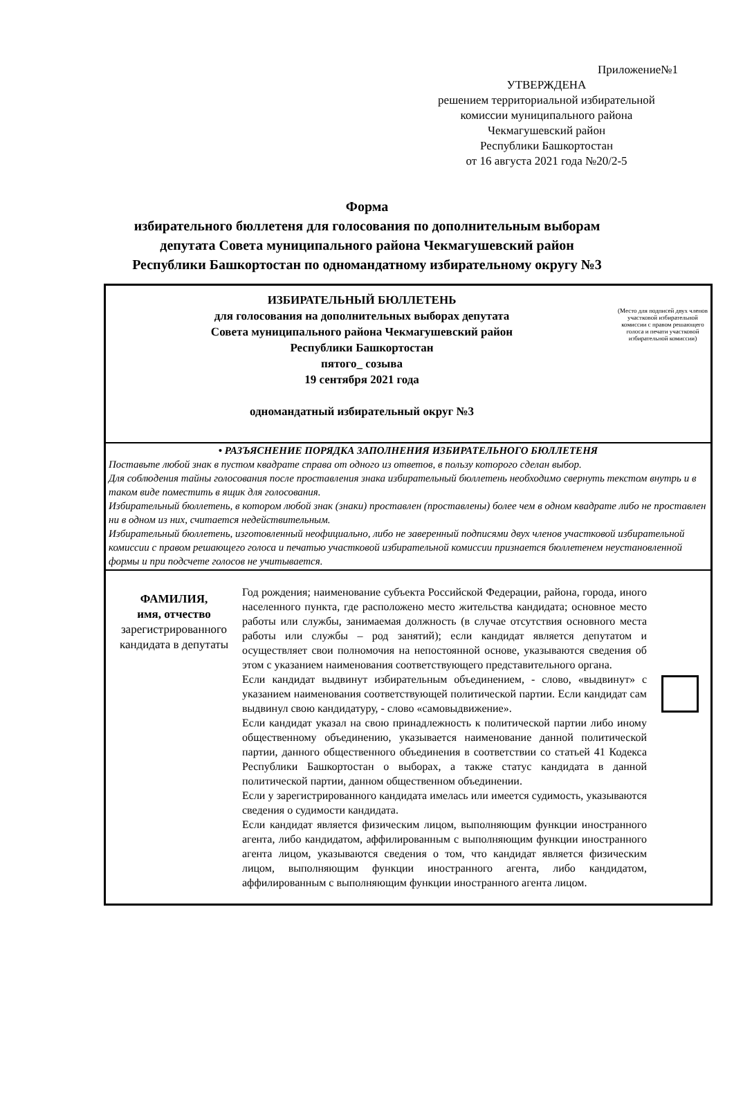Приложение№1
УТВЕРЖДЕНА
решением территориальной избирательной
комиссии муниципального района
Чекмагушевский район
Республики Башкортостан
от 16 августа 2021 года №20/2-5
Форма
избирательного бюллетеня для голосования по дополнительным выборам
депутата Совета муниципального района Чекмагушевский район
Республики Башкортостан по одномандатному избирательному округу №3
| / ИЗБИРАТЕЛЬНЫЙ БЮЛЛЕТЕНЬ для голосования на дополнительных выборах депутата Совета муниципального района Чекмагушевский район Республики Башкортостан пятого_ созыва 19 сентября 2021 года одномандатный избирательный округ №3 / (Место для подписей двух членов участковой избирательной комиссии с правом решающего голоса и печати участковой избирательной комиссии) / | | |
| • РАЗЪЯСНЕНИЕ ПОРЯДКА ЗАПОЛНЕНИЯ ИЗБИРАТЕЛЬНОГО БЮЛЛЕТЕНЯ Поставьте любой знак в пустом квадрате справа от одного из ответов, в пользу которого сделан выбор. Для соблюдения тайны голосования после проставления знака избирательный бюллетень необходимо свернуть текстом внутрь и в таком виде поместить в ящик для голосования. Избирательный бюллетень, в котором любой знак (знаки) проставлен (проставлены) более чем в одном квадрате либо не проставлен ни в одном из них, считается недействительным. Избирательный бюллетень, изготовленный неофициально, либо не заверенный подписями двух членов участковой избирательной комиссии с правом решающего голоса и печатью участковой избирательной комиссии признается бюллетенем неустановленной формы и при подсчете голосов не учитывается. | | |
| ФАМИЛИЯ, имя, отчество зарегистрированного кандидата в депутаты | Год рождения; наименование субъекта Российской Федерации, района, города, иного населенного пункта, где расположено место жительства кандидата; основное место работы или службы, занимаемая должность (в случае отсутствия основного места работы или службы – род занятий); если кандидат является депутатом и осуществляет свои полномочия на непостоянной основе, указываются сведения об этом с указанием наименования соответствующего представительного органа. Если кандидат выдвинут избирательным объединением, - слово, «выдвинут» с указанием наименования соответствующей политической партии. Если кандидат сам выдвинул свою кандидатуру, - слово «самовыдвижение». Если кандидат указал на свою принадлежность к политической партии либо иному общественному объединению, указывается наименование данной политической партии, данного общественного объединения в соответствии со статьей 41 Кодекса Республики Башкортостан о выборах, а также статус кандидата в данной политической партии, данном общественном объединении. Если у зарегистрированного кандидата имелась или имеется судимость, указываются сведения о судимости кандидата. Если кандидат является физическим лицом, выполняющим функции иностранного агента, либо кандидатом, аффилированным с выполняющим функции иностранного агента лицом, указываются сведения о том, что кандидат является физическим лицом, выполняющим функции иностранного агента, либо кандидатом, аффилированным с выполняющим функции иностранного агента лицом. | |